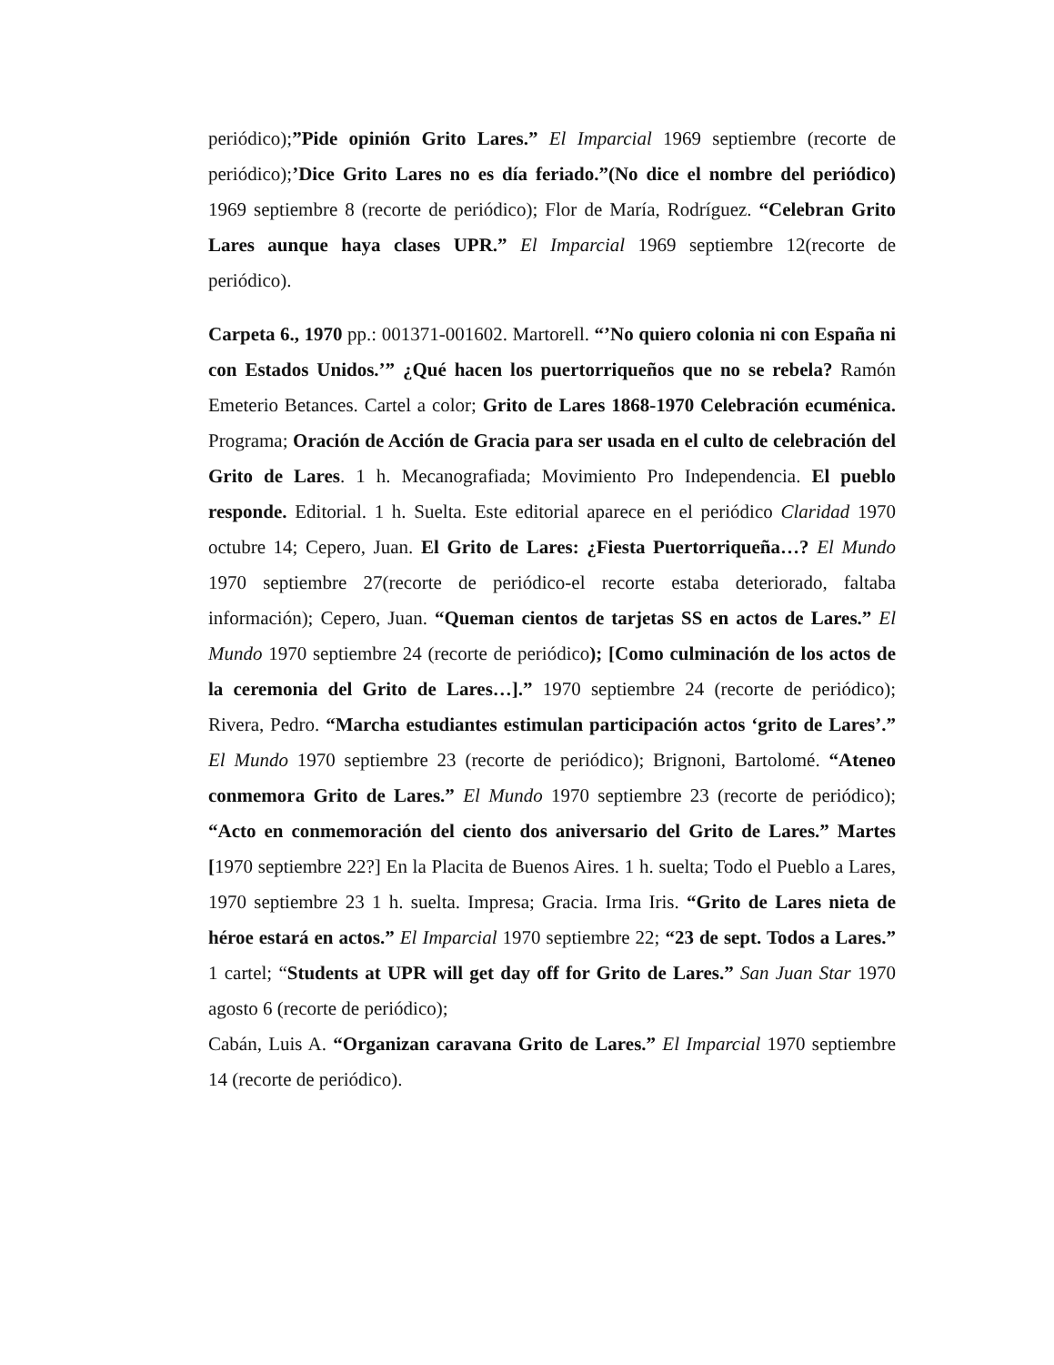periódico);”Pide opinión Grito Lares.” El Imparcial 1969 septiembre (recorte de periódico);’Dice Grito Lares no es día feriado.”(No dice el nombre del periódico) 1969 septiembre 8 (recorte de periódico); Flor de María, Rodríguez. “Celebran Grito Lares aunque haya clases UPR.” El Imparcial 1969 septiembre 12(recorte de periódico).
Carpeta 6., 1970 pp.: 001371-001602. Martorell. “’No quiero colonia ni con España ni con Estados Unidos.’” ¿Qué hacen los puertorriqueños que no se rebela? Ramón Emeterio Betances. Cartel a color; Grito de Lares 1868-1970 Celebración ecuménica. Programa; Oración de Acción de Gracia para ser usada en el culto de celebración del Grito de Lares. 1 h. Mecanografiada; Movimiento Pro Independencia. El pueblo responde. Editorial. 1 h. Suelta. Este editorial aparece en el periódico Claridad 1970 octubre 14; Cepero, Juan. El Grito de Lares: ¿Fiesta Puertorriqueña…? El Mundo 1970 septiembre 27(recorte de periódico-el recorte estaba deteriorado, faltaba información); Cepero, Juan. “Queman cientos de tarjetas SS en actos de Lares.” El Mundo 1970 septiembre 24 (recorte de periódico); [Como culminación de los actos de la ceremonia del Grito de Lares…].” 1970 septiembre 24 (recorte de periódico); Rivera, Pedro. “Marcha estudiantes estimulan participación actos ‘grito de Lares’.” El Mundo 1970 septiembre 23 (recorte de periódico); Brignoni, Bartolomé. “Ateneo conmemora Grito de Lares.” El Mundo 1970 septiembre 23 (recorte de periódico); “Acto en conmemoración del ciento dos aniversario del Grito de Lares.” Martes [1970 septiembre 22?] En la Placita de Buenos Aires. 1 h. suelta; Todo el Pueblo a Lares, 1970 septiembre 23 1 h. suelta. Impresa; Gracia. Irma Iris. “Grito de Lares nieta de héroe estará en actos.” El Imparcial 1970 septiembre 22; “23 de sept. Todos a Lares.” 1 cartel; “Students at UPR will get day off for Grito de Lares.” San Juan Star 1970 agosto 6 (recorte de periódico);
Cabán, Luis A. “Organizan caravana Grito de Lares.” El Imparcial 1970 septiembre 14 (recorte de periódico).